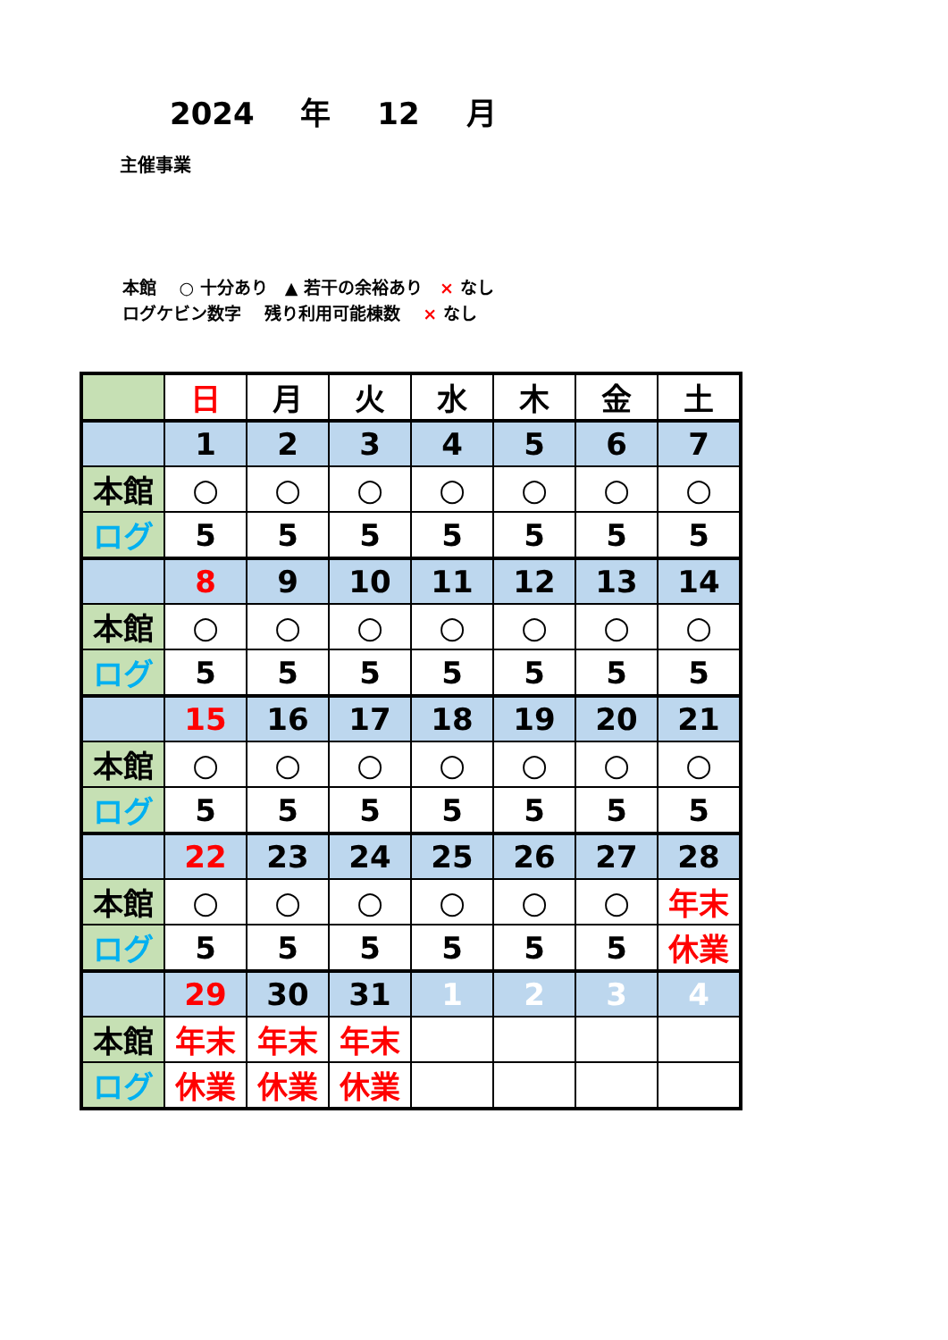2024 年 12 月
主催事業
本館　 ○ 十分あり　▲ 若干の余裕あり　× なし
ログケビン数字　 残り利用可能棟数　 × なし
| | 日 | 月 | 火 | 水 | 木 | 金 | 土 |
| | 1 | 2 | 3 | 4 | 5 | 6 | 7 |
| 本館 | ○ | ○ | ○ | ○ | ○ | ○ | ○ |
| ログ | 5 | 5 | 5 | 5 | 5 | 5 | 5 |
| | 8 | 9 | 10 | 11 | 12 | 13 | 14 |
| 本館 | ○ | ○ | ○ | ○ | ○ | ○ | ○ |
| ログ | 5 | 5 | 5 | 5 | 5 | 5 | 5 |
| | 15 | 16 | 17 | 18 | 19 | 20 | 21 |
| 本館 | ○ | ○ | ○ | ○ | ○ | ○ | ○ |
| ログ | 5 | 5 | 5 | 5 | 5 | 5 | 5 |
| | 22 | 23 | 24 | 25 | 26 | 27 | 28 |
| 本館 | ○ | ○ | ○ | ○ | ○ | ○ | 年末 |
| ログ | 5 | 5 | 5 | 5 | 5 | 5 | 休業 |
| | 29 | 30 | 31 | 1 | 2 | 3 | 4 |
| 本館 | 年末 | 年末 | 年末 | | | | |
| ログ | 休業 | 休業 | 休業 | | | | |